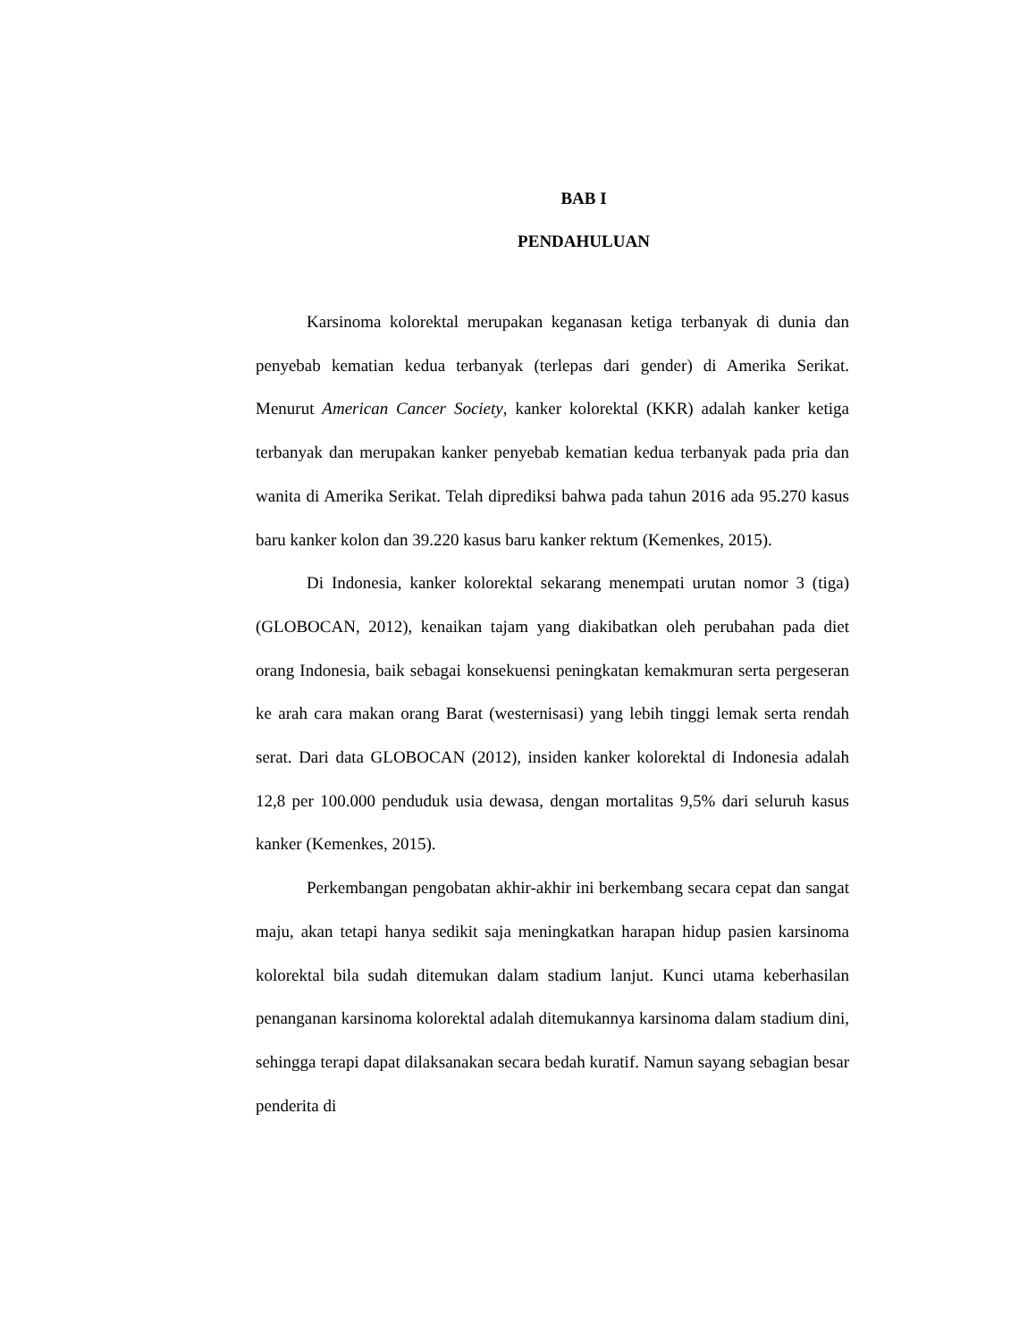BAB I
PENDAHULUAN
Karsinoma kolorektal merupakan keganasan ketiga terbanyak di dunia dan penyebab kematian kedua terbanyak (terlepas dari gender) di Amerika Serikat. Menurut American Cancer Society, kanker kolorektal (KKR) adalah kanker ketiga terbanyak dan merupakan kanker penyebab kematian kedua terbanyak pada pria dan wanita di Amerika Serikat. Telah diprediksi bahwa pada tahun 2016 ada 95.270 kasus baru kanker kolon dan 39.220 kasus baru kanker rektum (Kemenkes, 2015).
Di Indonesia, kanker kolorektal sekarang menempati urutan nomor 3 (tiga) (GLOBOCAN, 2012), kenaikan tajam yang diakibatkan oleh perubahan pada diet orang Indonesia, baik sebagai konsekuensi peningkatan kemakmuran serta pergeseran ke arah cara makan orang Barat (westernisasi) yang lebih tinggi lemak serta rendah serat. Dari data GLOBOCAN (2012), insiden kanker kolorektal di Indonesia adalah 12,8 per 100.000 penduduk usia dewasa, dengan mortalitas 9,5% dari seluruh kasus kanker (Kemenkes, 2015).
Perkembangan pengobatan akhir-akhir ini berkembang secara cepat dan sangat maju, akan tetapi hanya sedikit saja meningkatkan harapan hidup pasien karsinoma kolorektal bila sudah ditemukan dalam stadium lanjut. Kunci utama keberhasilan penanganan karsinoma kolorektal adalah ditemukannya karsinoma dalam stadium dini, sehingga terapi dapat dilaksanakan secara bedah kuratif. Namun sayang sebagian besar penderita di